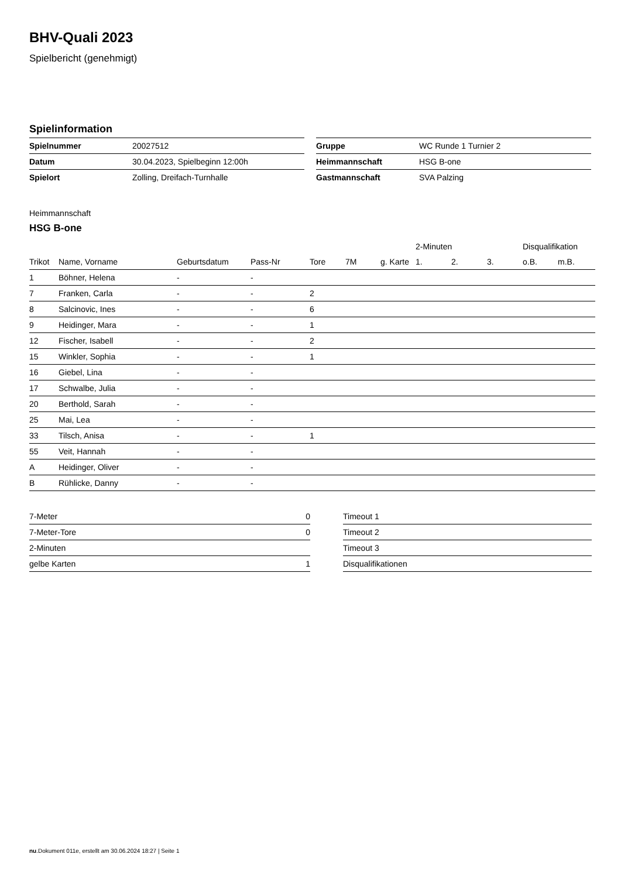BHV-Quali 2023
Spielbericht (genehmigt)
Spielinformation
| Spielnummer | 20027512 |
| Datum | 30.04.2023, Spielbeginn 12:00h |
| Spielort | Zolling, Dreifach-Turnhalle |
| Gruppe | WC Runde 1 Turnier 2 |
| Heimmannschaft | HSG B-one |
| Gastmannschaft | SVA Palzing |
Heimmannschaft
HSG B-one
| | | | | | | | 2-Minuten | | | Disqualifikation | |
| --- | --- | --- | --- | --- | --- | --- | --- | --- | --- | --- | --- |
| Trikot | Name, Vorname | Geburtsdatum | Pass-Nr | Tore | 7M | g. Karte | 1. | 2. | 3. | o.B. | m.B. |
| 1 | Böhner, Helena | - | - | | | | | | | | |
| 7 | Franken, Carla | - | - | 2 | | | | | | | |
| 8 | Salcinovic, Ines | - | - | 6 | | | | | | | |
| 9 | Heidinger, Mara | - | - | 1 | | | | | | | |
| 12 | Fischer, Isabell | - | - | 2 | | | | | | | |
| 15 | Winkler, Sophia | - | - | 1 | | | | | | | |
| 16 | Giebel, Lina | - | - | | | | | | | | |
| 17 | Schwalbe, Julia | - | - | | | | | | | | |
| 20 | Berthold, Sarah | - | - | | | | | | | | |
| 25 | Mai, Lea | - | - | | | | | | | | |
| 33 | Tilsch, Anisa | - | - | 1 | | | | | | | |
| 55 | Veit, Hannah | - | - | | | | | | | | |
| A | Heidinger, Oliver | - | - | | | | | | | | |
| B | Rühlicke, Danny | - | - | | | | | | | | |
| 7-Meter | 0 |
| 7-Meter-Tore | 0 |
| 2-Minuten | |
| gelbe Karten | 1 |
| Timeout 1 |
| Timeout 2 |
| Timeout 3 |
| Disqualifikationen |
nu.Dokument 011e, erstellt am 30.06.2024 18:27 | Seite 1